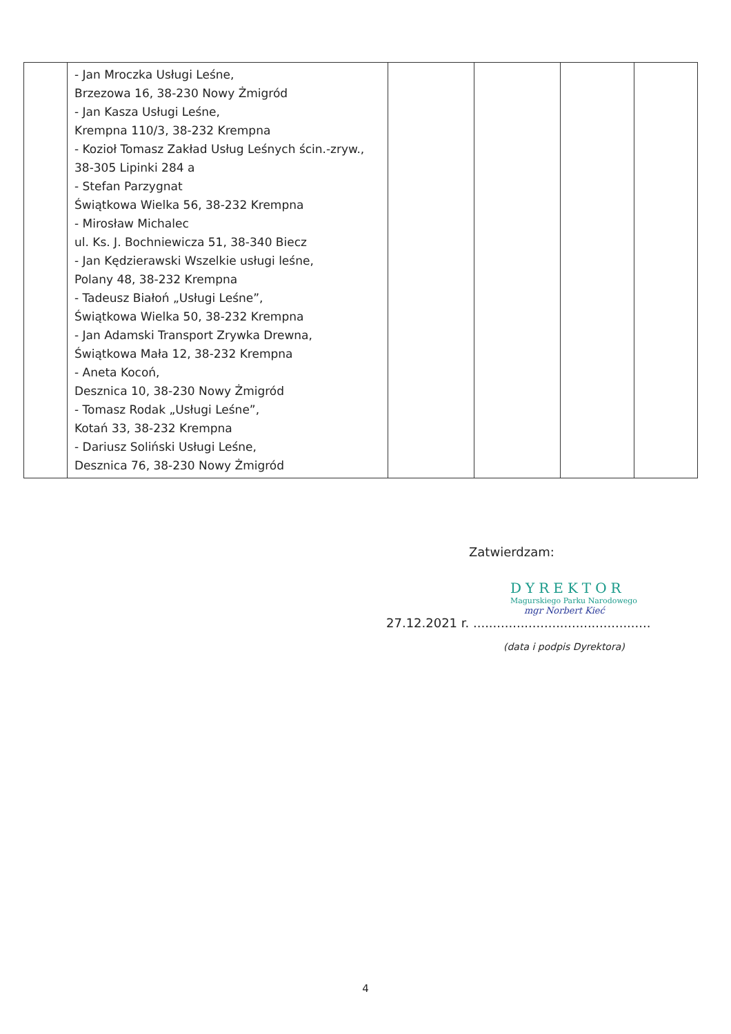| | - Jan Mroczka Usługi Leśne, Brzezowa 16, 38-230 Nowy Żmigród - Jan Kasza Usługi Leśne, Krempna 110/3, 38-232 Krempna - Kozioł Tomasz Zakład Usług Leśnych ścin.-zryw., 38-305 Lipinki 284 a - Stefan Parzygnat Świątkowa Wielka 56, 38-232 Krempna - Mirosław Michalec ul. Ks. J. Bochniewicza 51, 38-340 Biecz - Jan Kędzierawski Wszelkie usługi leśne, Polany 48, 38-232 Krempna - Tadeusz Białoń „Usługi Leśne”, Świątkowa Wielka 50, 38-232 Krempna - Jan Adamski Transport Zrywka Drewna, Świątkowa Mała 12, 38-232 Krempna - Aneta Kocoń, Desznica 10, 38-230 Nowy Żmigród - Tomasz Rodak „Usługi Leśne”, Kotań 33, 38-232 Krempna - Dariusz Soliński Usługi Leśne, Desznica 76, 38-230 Nowy Żmigród | | | | |
Zatwierdzam:
DYREKTOR
Magurskiego Parku Narodowego
mgr Norbert Kieć
27.12.2021 r. .............................................
(data i podpis Dyrektora)
4